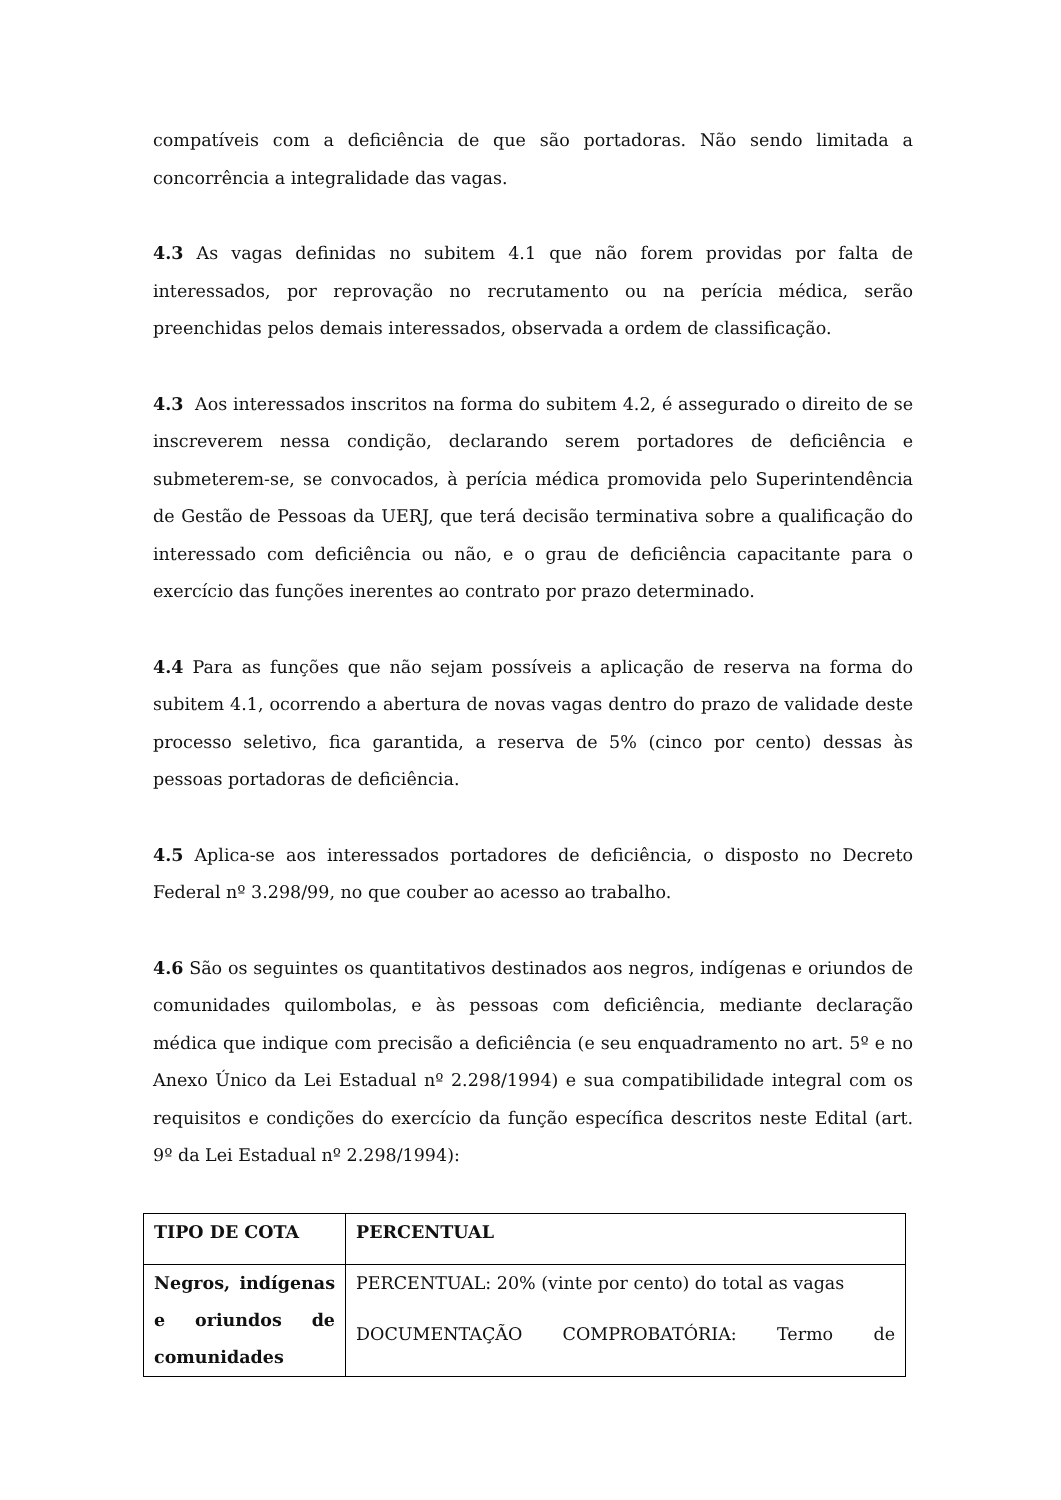compatíveis com a deficiência de que são portadoras. Não sendo limitada a concorrência a integralidade das vagas.
4.3 As vagas definidas no subitem 4.1 que não forem providas por falta de interessados, por reprovação no recrutamento ou na perícia médica, serão preenchidas pelos demais interessados, observada a ordem de classificação.
4.3 Aos interessados inscritos na forma do subitem 4.2, é assegurado o direito de se inscreverem nessa condição, declarando serem portadores de deficiência e submeterem-se, se convocados, à perícia médica promovida pelo Superintendência de Gestão de Pessoas da UERJ, que terá decisão terminativa sobre a qualificação do interessado com deficiência ou não, e o grau de deficiência capacitante para o exercício das funções inerentes ao contrato por prazo determinado.
4.4 Para as funções que não sejam possíveis a aplicação de reserva na forma do subitem 4.1, ocorrendo a abertura de novas vagas dentro do prazo de validade deste processo seletivo, fica garantida, a reserva de 5% (cinco por cento) dessas às pessoas portadoras de deficiência.
4.5 Aplica-se aos interessados portadores de deficiência, o disposto no Decreto Federal nº 3.298/99, no que couber ao acesso ao trabalho.
4.6 São os seguintes os quantitativos destinados aos negros, indígenas e oriundos de comunidades quilombolas, e às pessoas com deficiência, mediante declaração médica que indique com precisão a deficiência (e seu enquadramento no art. 5º e no Anexo Único da Lei Estadual nº 2.298/1994) e sua compatibilidade integral com os requisitos e condições do exercício da função específica descritos neste Edital (art. 9º da Lei Estadual nº 2.298/1994):
| TIPO DE COTA | PERCENTUAL |
| Negros, indígenas e oriundos de comunidades | PERCENTUAL: 20% (vinte por cento) do total as vagas DOCUMENTAÇÃO COMPROBATÓRIA: Termo de |